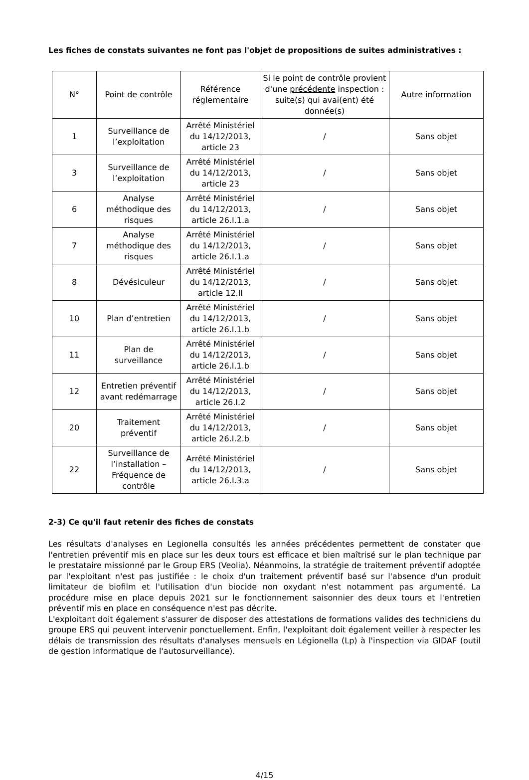Les fiches de constats suivantes ne font pas l'objet de propositions de suites administratives :
| N° | Point de contrôle | Référence réglementaire | Si le point de contrôle provient d'une précédente inspection : suite(s) qui avai(ent) été donnée(s) | Autre information |
| --- | --- | --- | --- | --- |
| 1 | Surveillance de l’exploitation | Arrêté Ministériel du 14/12/2013, article 23 | / | Sans objet |
| 3 | Surveillance de l’exploitation | Arrêté Ministériel du 14/12/2013, article 23 | / | Sans objet |
| 6 | Analyse méthodique des risques | Arrêté Ministériel du 14/12/2013, article 26.I.1.a | / | Sans objet |
| 7 | Analyse méthodique des risques | Arrêté Ministériel du 14/12/2013, article 26.I.1.a | / | Sans objet |
| 8 | Dévésiculeur | Arrêté Ministériel du 14/12/2013, article 12.II | / | Sans objet |
| 10 | Plan d’entretien | Arrêté Ministériel du 14/12/2013, article 26.I.1.b | / | Sans objet |
| 11 | Plan de surveillance | Arrêté Ministériel du 14/12/2013, article 26.I.1.b | / | Sans objet |
| 12 | Entretien préventif avant redémarrage | Arrêté Ministériel du 14/12/2013, article 26.I.2 | / | Sans objet |
| 20 | Traitement préventif | Arrêté Ministériel du 14/12/2013, article 26.I.2.b | / | Sans objet |
| 22 | Surveillance de l’installation – Fréquence de contrôle | Arrêté Ministériel du 14/12/2013, article 26.I.3.a | / | Sans objet |
2-3) Ce qu'il faut retenir des fiches de constats
Les résultats d'analyses en Legionella consultés les années précédentes permettent de constater que l'entretien préventif mis en place sur les deux tours est efficace et bien maîtrisé sur le plan technique par le prestataire missionné par le Group ERS (Veolia). Néanmoins, la stratégie de traitement préventif adoptée par l'exploitant n'est pas justifiée : le choix d'un traitement préventif basé sur l'absence d'un produit limitateur de biofilm et l'utilisation d'un biocide non oxydant n'est notamment pas argumenté. La procédure mise en place depuis 2021 sur le fonctionnement saisonnier des deux tours et l'entretien préventif mis en place en conséquence n'est pas décrite.
L'exploitant doit également s'assurer de disposer des attestations de formations valides des techniciens du groupe ERS qui peuvent intervenir ponctuellement. Enfin, l'exploitant doit également veiller à respecter les délais de transmission des résultats d'analyses mensuels en Légionella (Lp) à l'inspection via GIDAF (outil de gestion informatique de l'autosurveillance).
4/15